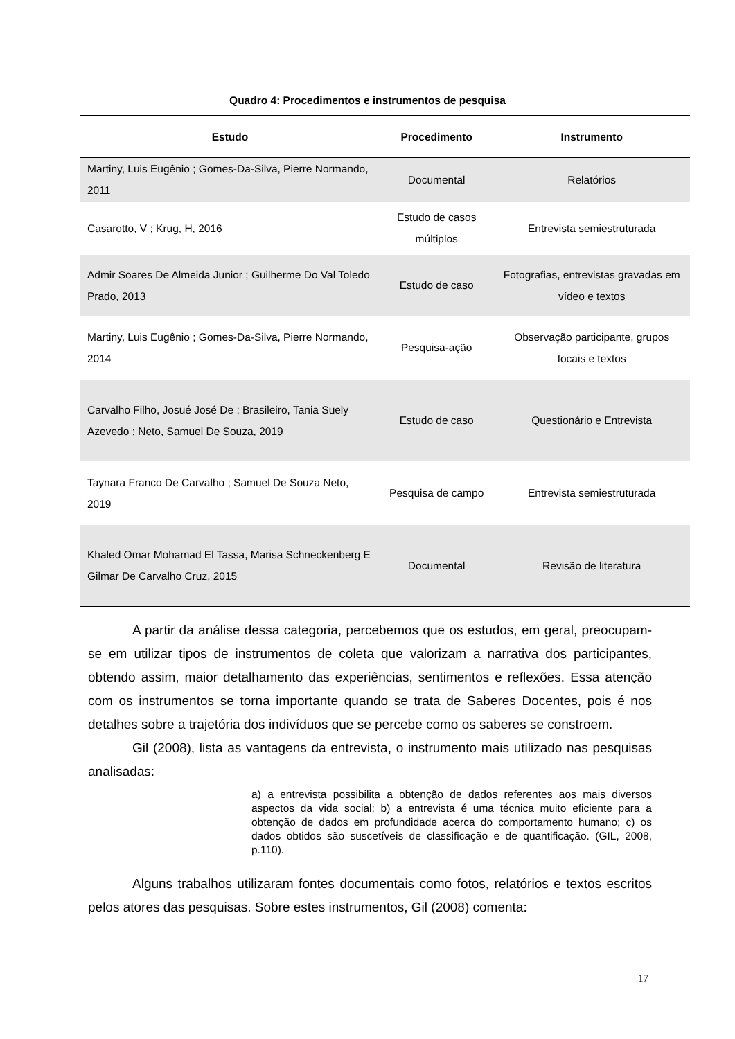Quadro 4: Procedimentos e instrumentos de pesquisa
| Estudo | Procedimento | Instrumento |
| --- | --- | --- |
| Martiny, Luis Eugênio ; Gomes-Da-Silva, Pierre Normando, 2011 | Documental | Relatórios |
| Casarotto, V ; Krug, H, 2016 | Estudo de casos múltiplos | Entrevista semiestruturada |
| Admir Soares De Almeida Junior ; Guilherme Do Val Toledo Prado, 2013 | Estudo de caso | Fotografias, entrevistas gravadas em vídeo e textos |
| Martiny, Luis Eugênio ; Gomes-Da-Silva, Pierre Normando, 2014 | Pesquisa-ação | Observação participante, grupos focais e textos |
| Carvalho Filho, Josué José De ; Brasileiro, Tania Suely Azevedo ; Neto, Samuel De Souza, 2019 | Estudo de caso | Questionário e Entrevista |
| Taynara Franco De Carvalho ; Samuel De Souza Neto, 2019 | Pesquisa de campo | Entrevista semiestruturada |
| Khaled Omar Mohamad El Tassa, Marisa Schneckenberg E Gilmar De Carvalho Cruz, 2015 | Documental | Revisão de literatura |
A partir da análise dessa categoria, percebemos que os estudos, em geral, preocupam-se em utilizar tipos de instrumentos de coleta que valorizam a narrativa dos participantes, obtendo assim, maior detalhamento das experiências, sentimentos e reflexões. Essa atenção com os instrumentos se torna importante quando se trata de Saberes Docentes, pois é nos detalhes sobre a trajetória dos indivíduos que se percebe como os saberes se constroem.
Gil (2008), lista as vantagens da entrevista, o instrumento mais utilizado nas pesquisas analisadas:
a) a entrevista possibilita a obtenção de dados referentes aos mais diversos aspectos da vida social; b) a entrevista é uma técnica muito eficiente para a obtenção de dados em profundidade acerca do comportamento humano; c) os dados obtidos são suscetíveis de classificação e de quantificação. (GIL, 2008, p.110).
Alguns trabalhos utilizaram fontes documentais como fotos, relatórios e textos escritos pelos atores das pesquisas. Sobre estes instrumentos, Gil (2008) comenta:
17